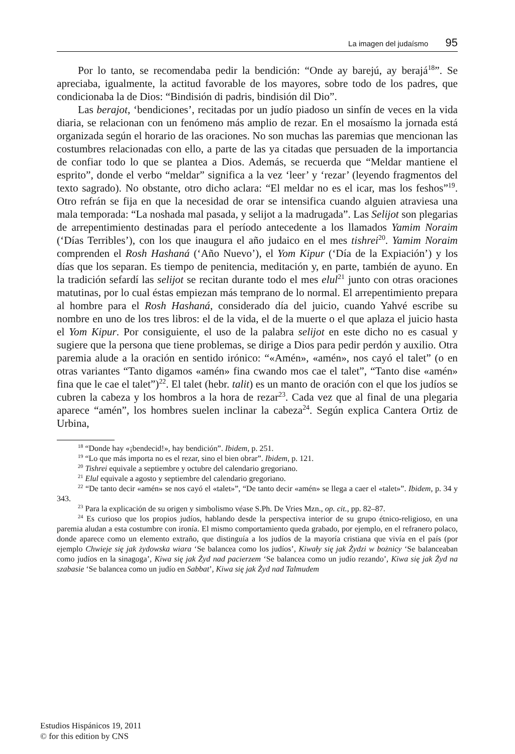La imagen del judaísmo 95
Por lo tanto, se recomendaba pedir la bendición: “Onde ay barejú, ay berajá<sup>18</sup>”. Se apreciaba, igualmente, la actitud favorable de los mayores, sobre todo de los padres, que condicionaba la de Dios: “Bindisión di padris, bindisión dil Dio”.
Las berajot, ‘bendiciones’, recitadas por un judío piadoso un sinfín de veces en la vida diaria, se relacionan con un fenómeno más amplio de rezar. En el mosaísmo la jornada está organizada según el horario de las oraciones. No son muchas las paremias que mencionan las costumbres relacionadas con ello, a parte de las ya citadas que persuaden de la importancia de confiar todo lo que se plantea a Dios. Además, se recuerda que “Meldar mantiene el esprito”, donde el verbo “meldar” significa a la vez ‘leer’ y ‘rezar’ (leyendo fragmentos del texto sagrado). No obstante, otro dicho aclara: “El meldar no es el icar, mas los feshos”<sup>19</sup>. Otro refrán se fija en que la necesidad de orar se intensifica cuando alguien atraviesa una mala temporada: “La noshada mal pasada, y selijot a la madrugada”. Las Selijot son plegarias de arrepentimiento destinadas para el período antecedente a los llamados Yamim Noraim (‘Días Terribles’), con los que inaugura el año judaico en el mes tishrei<sup>20</sup>. Yamim Noraim comprenden el Rosh Hashaná (‘Año Nuevo’), el Yom Kipur (‘Día de la Expiación’) y los días que los separan. Es tiempo de penitencia, meditación y, en parte, también de ayuno. En la tradición sefardí las selijot se recitan durante todo el mes elul<sup>21</sup> junto con otras oraciones matutinas, por lo cual éstas empiezan más temprano de lo normal. El arrepentimiento prepara al hombre para el Rosh Hashaná, considerado día del juicio, cuando Yahvé escribe su nombre en uno de los tres libros: el de la vida, el de la muerte o el que aplaza el juicio hasta el Yom Kipur. Por consiguiente, el uso de la palabra selijot en este dicho no es casual y sugiere que la persona que tiene problemas, se dirige a Dios para pedir perdón y auxilio. Otra paremia alude a la oración en sentido irónico: “«Amén», «amén», nos cayó el talet” (o en otras variantes “Tanto digamos «amén» fina cwando mos cae el talet”, “Tanto dise «amén» fina que le cae el talet”)<sup>22</sup>. El talet (hebr. talit) es un manto de oración con el que los judíos se cubren la cabeza y los hombros a la hora de rezar<sup>23</sup>. Cada vez que al final de una plegaria aparece “amén”, los hombres suelen inclinar la cabeza<sup>24</sup>. Según explica Cantera Ortiz de Urbina,
<sup>18</sup> “Donde hay «¡bendecid!», hay bendición”. Ibidem, p. 251.
<sup>19</sup> “Lo que más importa no es el rezar, sino el bien obrar”. Ibidem, p. 121.
<sup>20</sup> Tishrei equivale a septiembre y octubre del calendario gregoriano.
<sup>21</sup> Elul equivale a agosto y septiembre del calendario gregoriano.
<sup>22</sup> “De tanto decir «amén» se nos cayó el «talet»”, “De tanto decir «amén» se llega a caer el «talet»”. Ibidem, p. 34 y 343.
<sup>23</sup> Para la explicación de su origen y simbolismo véase S.Ph. De Vries Mzn., op. cit., pp. 82–87.
<sup>24</sup> Es curioso que los propios judíos, hablando desde la perspectiva interior de su grupo étnico-religioso, en una paremia aludan a esta costumbre con ironía. El mismo comportamiento queda grabado, por ejemplo, en el refranero polaco, donde aparece como un elemento extraño, que distinguía a los judíos de la mayoría cristiana que vivía en el país (por ejemplo Chwieje się jak żydowska wiara ‘Se balancea como los judíos’, Kiwały się jak Żydzi w bożnicy ‘Se balanceaban como judíos en la sinagoga’, Kiwa się jak Żyd nad pacierzem ‘Se balancea como un judío rezando’, Kiwa się jak Żyd na szabasie ‘Se balancea como un judío en Sabbat’, Kiwa się jak Żyd nad Talmudem
Estudios Hispánicos 19, 2011
© for this edition by CNS